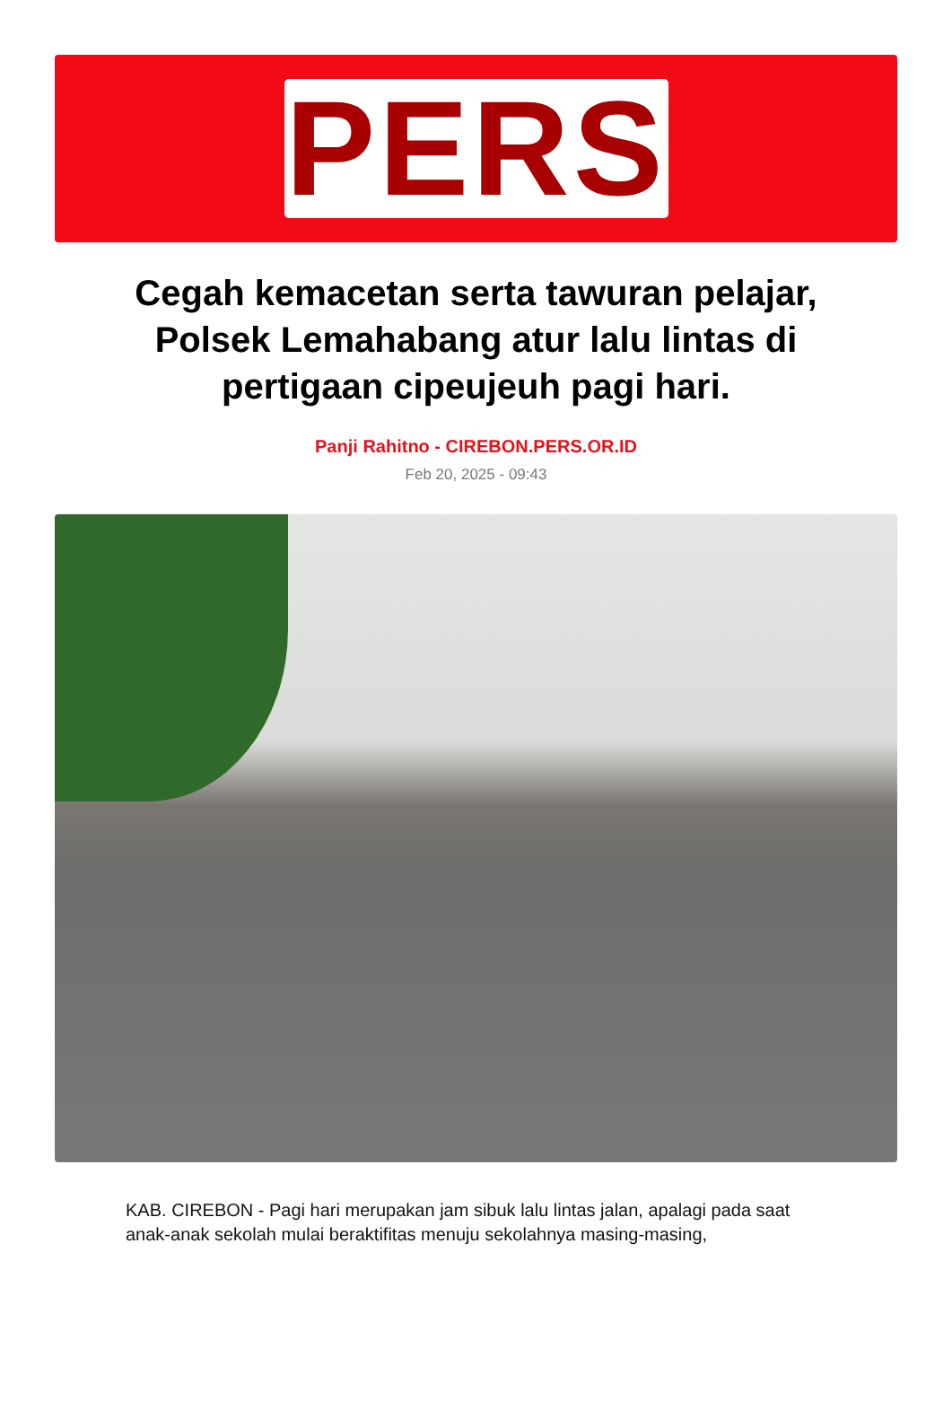PERS
Cegah kemacetan serta tawuran pelajar, Polsek Lemahabang atur lalu lintas di pertigaan cipeujeuh pagi hari.
Panji Rahitno - CIREBON.PERS.OR.ID
Feb 20, 2025 - 09:43
KAB. CIREBON - Pagi hari merupakan jam sibuk lalu lintas jalan, apalagi pada saat anak-anak sekolah mulai beraktifitas menuju sekolahnya masing-masing,